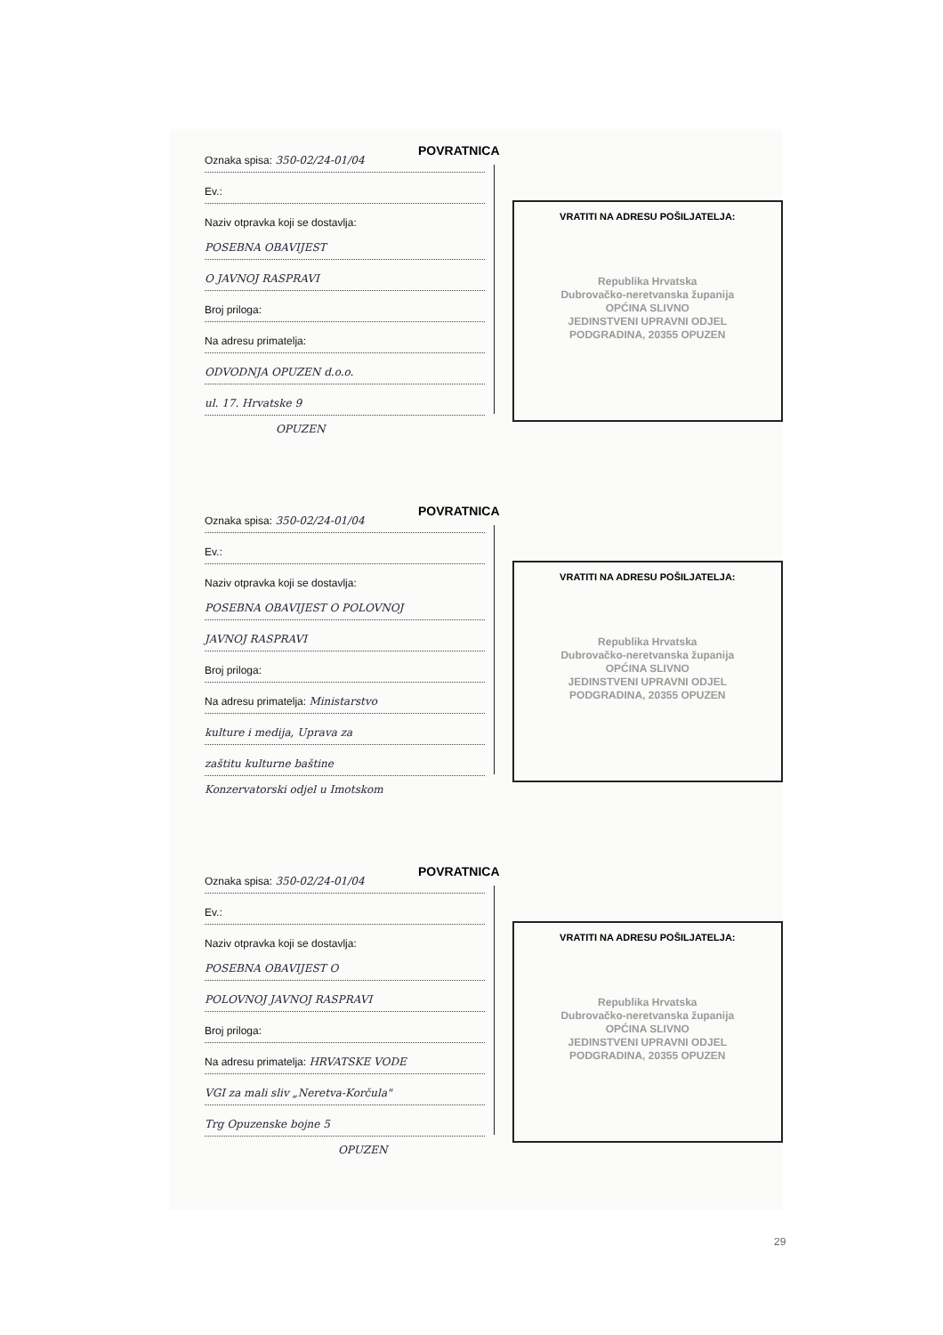POVRATNICA
Oznaka spisa: 350-02/24-01/04
Ev.:
Naziv otpravka koji se dostavlja:
POSEBNA OBAVIJEST
O JAVNOJ RASPRAVI
Broj priloga:
Na adresu primatelja:
ODVODNJA OPUZEN d.o.o.
ul. 17. Hrvatske 9
OPUZEN
VRATITI NA ADRESU POŠILJATELJA:
Republika Hrvatska
Dubrovačko-neretvanska županija
OPĆINA SLIVNO
JEDINSTVENI UPRAVNI ODJEL
PODGRADINA, 20355 OPUZEN
POVRATNICA
Oznaka spisa: 350-02/24-01/04
Ev.:
Naziv otpravka koji se dostavlja:
POSEBNA OBAVIJEST O POLOVNOJ
JAVNOJ RASPRAVI
Broj priloga:
Na adresu primatelja: Ministarstvo
kulture i medija, Uprava za
zaštitu kulturne baštine
Konzervatorski odjel u Imotskom
VRATITI NA ADRESU POŠILJATELJA:
Republika Hrvatska
Dubrovačko-neretvanska županija
OPĆINA SLIVNO
JEDINSTVENI UPRAVNI ODJEL
PODGRADINA, 20355 OPUZEN
POVRATNICA
Oznaka spisa: 350-02/24-01/04
Ev.:
Naziv otpravka koji se dostavlja:
POSEBNA OBAVIJEST O
POLOVNOJ JAVNOJ RASPRAVI
Broj priloga:
Na adresu primatelja: HRVATSKE VODE
VGI za mali sliv „Neretva-Korčula"
Trg Opuzenske bojne 5
OPUZEN
VRATITI NA ADRESU POŠILJATELJA:
Republika Hrvatska
Dubrovačko-neretvanska županija
OPĆINA SLIVNO
JEDINSTVENI UPRAVNI ODJEL
PODGRADINA, 20355 OPUZEN
29